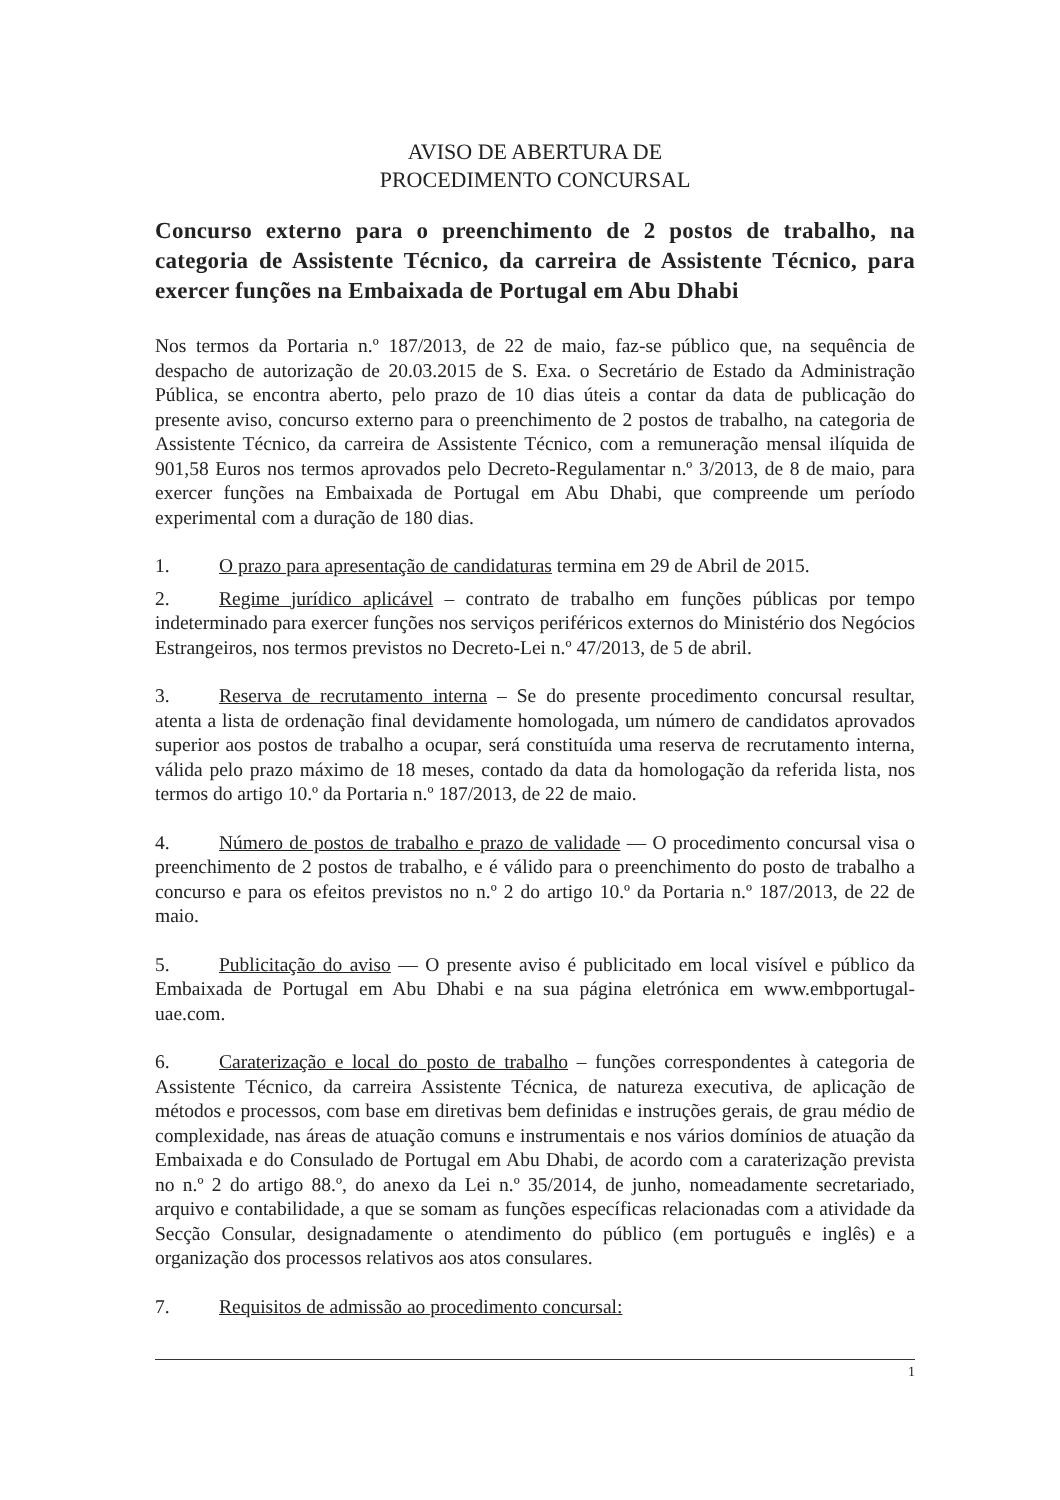AVISO DE ABERTURA DE
PROCEDIMENTO CONCURSAL
Concurso externo para o preenchimento de 2 postos de trabalho, na categoria de Assistente Técnico, da carreira de Assistente Técnico, para exercer funções na Embaixada de Portugal em Abu Dhabi
Nos termos da Portaria n.º 187/2013, de 22 de maio, faz-se público que, na sequência de despacho de autorização de 20.03.2015 de S. Exa. o Secretário de Estado da Administração Pública, se encontra aberto, pelo prazo de 10 dias úteis a contar da data de publicação do presente aviso, concurso externo para o preenchimento de 2 postos de trabalho, na categoria de Assistente Técnico, da carreira de Assistente Técnico, com a remuneração mensal ilíquida de 901,58 Euros nos termos aprovados pelo Decreto-Regulamentar n.º 3/2013, de 8 de maio, para exercer funções na Embaixada de Portugal em Abu Dhabi, que compreende um período experimental com a duração de 180 dias.
1. O prazo para apresentação de candidaturas termina em 29 de Abril de 2015.
2. Regime jurídico aplicável – contrato de trabalho em funções públicas por tempo indeterminado para exercer funções nos serviços periféricos externos do Ministério dos Negócios Estrangeiros, nos termos previstos no Decreto-Lei n.º 47/2013, de 5 de abril.
3. Reserva de recrutamento interna – Se do presente procedimento concursal resultar, atenta a lista de ordenação final devidamente homologada, um número de candidatos aprovados superior aos postos de trabalho a ocupar, será constituída uma reserva de recrutamento interna, válida pelo prazo máximo de 18 meses, contado da data da homologação da referida lista, nos termos do artigo 10.º da Portaria n.º 187/2013, de 22 de maio.
4. Número de postos de trabalho e prazo de validade — O procedimento concursal visa o preenchimento de 2 postos de trabalho, e é válido para o preenchimento do posto de trabalho a concurso e para os efeitos previstos no n.º 2 do artigo 10.º da Portaria n.º 187/2013, de 22 de maio.
5. Publicitação do aviso — O presente aviso é publicitado em local visível e público da Embaixada de Portugal em Abu Dhabi e na sua página eletrónica em www.embportugal-uae.com.
6. Caraterização e local do posto de trabalho – funções correspondentes à categoria de Assistente Técnico, da carreira Assistente Técnica, de natureza executiva, de aplicação de métodos e processos, com base em diretivas bem definidas e instruções gerais, de grau médio de complexidade, nas áreas de atuação comuns e instrumentais e nos vários domínios de atuação da Embaixada e do Consulado de Portugal em Abu Dhabi, de acordo com a caraterização prevista no n.º 2 do artigo 88.º, do anexo da Lei n.º 35/2014, de junho, nomeadamente secretariado, arquivo e contabilidade, a que se somam as funções específicas relacionadas com a atividade da Secção Consular, designadamente o atendimento do público (em português e inglês) e a organização dos processos relativos aos atos consulares.
7. Requisitos de admissão ao procedimento concursal:
1